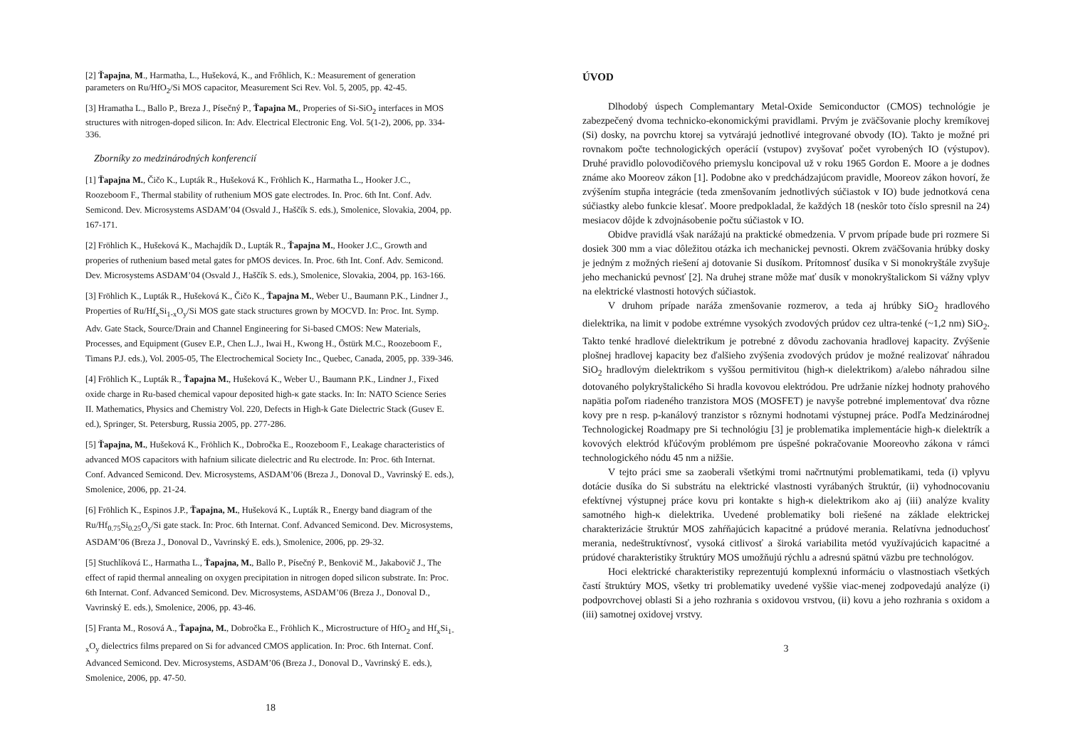[2] Ťapajna, M., Harmatha, L., Hušeková, K., and Frőhlich, K.: Measurement of generation parameters on Ru/HfO<sub>2</sub>/Si MOS capacitor, Measurement Sci Rev. Vol. 5, 2005, pp. 42-45.
[3] Hramatha L., Ballo P., Breza J., Písečný P., Ťapajna M., Properies of Si-SiO<sub>2</sub> interfaces in MOS structures with nitrogen-doped silicon. In: Adv. Electrical Electronic Eng. Vol. 5(1-2), 2006, pp. 334-336.
Zborníky zo medzinárodných konferencií
[1] Ťapajna M., Čičo K., Lupták R., Hušeková K., Fröhlich K., Harmatha L., Hooker J.C., Roozeboom F., Thermal stability of ruthenium MOS gate electrodes. In. Proc. 6th Int. Conf. Adv. Semicond. Dev. Microsystems ASDAM’04 (Osvald J., Haščík S. eds.), Smolenice, Slovakia, 2004, pp. 167-171.
[2] Fröhlich K., Hušeková K., Machajdík D., Lupták R., Ťapajna M., Hooker J.C., Growth and properies of ruthenium based metal gates for pMOS devices. In. Proc. 6th Int. Conf. Adv. Semicond. Dev. Microsystems ASDAM’04 (Osvald J., Haščík S. eds.), Smolenice, Slovakia, 2004, pp. 163-166.
[3] Fröhlich K., Lupták R., Hušeková K., Čičo K., Ťapajna M., Weber U., Baumann P.K., Lindner J., Properties of Ru/Hf<sub>x</sub>Si<sub>1-x</sub>O<sub>y</sub>/Si MOS gate stack structures grown by MOCVD. In: Proc. Int. Symp. Adv. Gate Stack, Source/Drain and Channel Engineering for Si-based CMOS: New Materials, Processes, and Equipment (Gusev E.P., Chen L.J., Iwai H., Kwong H., Östürk M.C., Roozeboom F., Timans P.J. eds.), Vol. 2005-05, The Electrochemical Society Inc., Quebec, Canada, 2005, pp. 339-346.
[4] Fröhlich K., Lupták R., Ťapajna M., Hušeková K., Weber U., Baumann P.K., Lindner J., Fixed oxide charge in Ru-based chemical vapour deposited high-κ gate stacks. In: In: NATO Science Series II. Mathematics, Physics and Chemistry Vol. 220, Defects in High-k Gate Dielectric Stack (Gusev E. ed.), Springer, St. Petersburg, Russia 2005, pp. 277-286.
[5] Ťapajna, M., Hušeková K., Fröhlich K., Dobročka E., Roozeboom F., Leakage characteristics of advanced MOS capacitors with hafnium silicate dielectric and Ru electrode. In: Proc. 6th Internat. Conf. Advanced Semicond. Dev. Microsystems, ASDAM’06 (Breza J., Donoval D., Vavrinský E. eds.), Smolenice, 2006, pp. 21-24.
[6] Fröhlich K., Espinos J.P., Ťapajna, M., Hušeková K., Lupták R., Energy band diagram of the Ru/Hf<sub>0.75</sub>Si<sub>0.25</sub>O<sub>y</sub>/Si gate stack. In: Proc. 6th Internat. Conf. Advanced Semicond. Dev. Microsystems, ASDAM’06 (Breza J., Donoval D., Vavrinský E. eds.), Smolenice, 2006, pp. 29-32.
[5] Stuchlíková Ľ., Harmatha L., Ťapajna, M., Ballo P., Písečný P., Benkovič M., Jakabovič J., The effect of rapid thermal annealing on oxygen precipitation in nitrogen doped silicon substrate. In: Proc. 6th Internat. Conf. Advanced Semicond. Dev. Microsystems, ASDAM’06 (Breza J., Donoval D., Vavrinský E. eds.), Smolenice, 2006, pp. 43-46.
[5] Franta M., Rosová A., Ťapajna, M., Dobročka E., Fröhlich K., Microstructure of HfO<sub>2</sub> and Hf<sub>x</sub>Si<sub>1-x</sub>O<sub>y</sub> dielectrics films prepared on Si for advanced CMOS application. In: Proc. 6th Internat. Conf. Advanced Semicond. Dev. Microsystems, ASDAM’06 (Breza J., Donoval D., Vavrinský E. eds.), Smolenice, 2006, pp. 47-50.
18
ÚVOD
Dlhodobý úspech Complemantary Metal-Oxide Semiconductor (CMOS) technológie je zabezpečený dvoma technicko-ekonomickými pravidlami. Prvým je zväčšovanie plochy kremíkovej (Si) dosky, na povrchu ktorej sa vytvárajú jednotlivé integrované obvody (IO). Takto je možné pri rovnakom počte technologických operácií (vstupov) zvyšovať počet vyrobených IO (výstupov). Druhé pravidlo polovodičového priemyslu koncipoval už v roku 1965 Gordon E. Moore a je dodnes známe ako Mooreov zákon [1]. Podobne ako v predchádzajúcom pravidle, Mooreov zákon hovorí, že zvýšením stupňa integrácie (teda zmenšovaním jednotlivých súčiastok v IO) bude jednotková cena súčiastky alebo funkcie klesať. Moore predpokladal, že každých 18 (neskôr toto číslo spresnil na 24) mesiacov dôjde k zdvojnásobenie počtu súčiastok v IO.
Obidve pravidlá však narážajú na praktické obmedzenia. V prvom prípade bude pri rozmere Si dosiek 300 mm a viac dôležitou otázka ich mechanickej pevnosti. Okrem zväčšovania hrúbky dosky je jedným z možných riešení aj dotovanie Si dusíkom. Prítomnosť dusíka v Si monokryštále zvyšuje jeho mechanickú pevnosť [2]. Na druhej strane môže mať dusík v monokryštalickom Si vážny vplyv na elektrické vlastnosti hotových súčiastok.
V druhom prípade naráža zmenšovanie rozmerov, a teda aj hrúbky SiO<sub>2</sub> hradlového dielektrika, na limit v podobe extrémne vysokých zvodových prúdov cez ultra-tenké (~1,2 nm) SiO<sub>2</sub>. Takto tenké hradlové dielektrikum je potrebné z dôvodu zachovania hradlovej kapacity. Zvýšenie plošnej hradlovej kapacity bez ďalšieho zvýšenia zvodových prúdov je možné realizovať náhradou SiO<sub>2</sub> hradlovým dielektrikom s vyššou permitivitou (high-κ dielektrikom) a/alebo náhradou silne dotovaného polykryštalického Si hradla kovovou elektródou. Pre udržanie nízkej hodnoty prahového napätia poľom riadeného tranzistora MOS (MOSFET) je navyše potrebné implementovať dva rôzne kovy pre n resp. p-kanálový tranzistor s rôznymi hodnotami výstupnej práce. Podľa Medzinárodnej Technologickej Roadmapy pre Si technológiu [3] je problematika implementácie high-κ dielektrík a kovových elektród kľúčovým problémom pre úspešné pokračovanie Mooreovho zákona v rámci technologického nódu 45 nm a nižšie.
V tejto práci sme sa zaoberali všetkými tromi načrtnutými problematikami, teda (i) vplyvu dotácie dusíka do Si substrátu na elektrické vlastnosti vyrábaných štruktúr, (ii) vyhodnocovaniu efektívnej výstupnej práce kovu pri kontakte s high-κ dielektrikom ako aj (iii) analýze kvality samotného high-κ dielektrika. Uvedené problematiky boli riešené na základe elektrickej charakterizácie štruktúr MOS zahŕňajúcich kapacitné a prúdové merania. Relatívna jednoduchosť merania, nedeštruktívnosť, vysoká citlivosť a široká variabilita metód využívajúcich kapacitné a prúdové charakteristiky štruktúry MOS umožňujú rýchlu a adresnú spätnú väzbu pre technológov.
Hoci elektrické charakteristiky reprezentujú komplexnú informáciu o vlastnostiach všetkých častí štruktúry MOS, všetky tri problematiky uvedené vyššie viac-menej zodpovedajú analýze (i) podpovrchovej oblasti Si a jeho rozhrania s oxidovou vrstvou, (ii) kovu a jeho rozhrania s oxidom a (iii) samotnej oxidovej vrstvy.
3